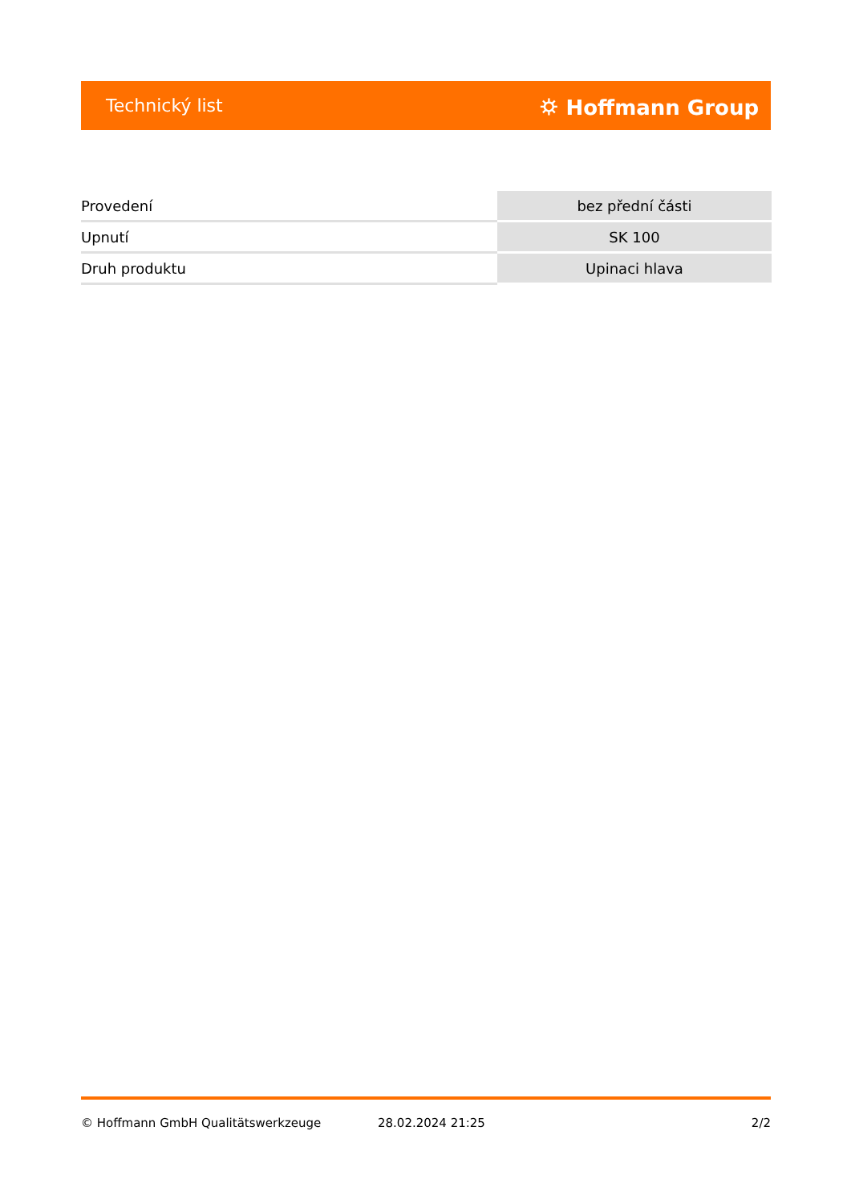Technický list ⛭ Hoffmann Group
| Provedení | bez přední části |
| Upnutí | SK 100 |
| Druh produktu | Upinaci hlava |
© Hoffmann GmbH Qualitätswerkzeuge 28.02.2024 21:25 2/2